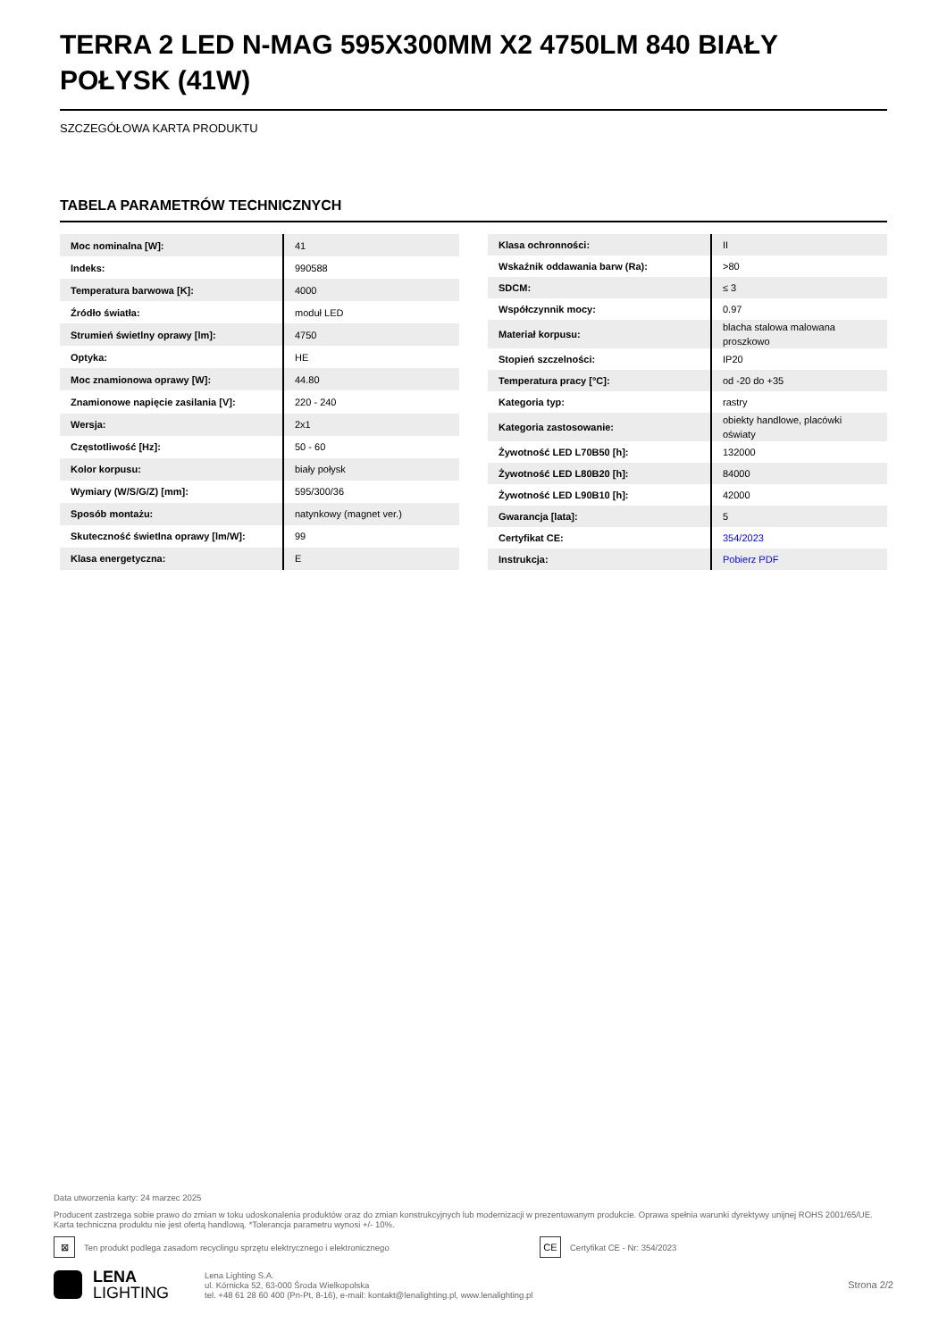TERRA 2 LED N-MAG 595X300MM X2 4750LM 840 BIAŁY POŁYSK (41W)
SZCZEGÓŁOWA KARTA PRODUKTU
TABELA PARAMETRÓW TECHNICZNYCH
| Moc nominalna [W]: | 41 |
| Indeks: | 990588 |
| Temperatura barwowa [K]: | 4000 |
| Źródło światła: | moduł LED |
| Strumień świetlny oprawy [lm]: | 4750 |
| Optyka: | HE |
| Moc znamionowa oprawy [W]: | 44.80 |
| Znamionowe napięcie zasilania [V]: | 220 - 240 |
| Wersja: | 2x1 |
| Częstotliwość [Hz]: | 50 - 60 |
| Kolor korpusu: | biały połysk |
| Wymiary (W/S/G/Z) [mm]: | 595/300/36 |
| Sposób montażu: | natynkowy (magnet ver.) |
| Skuteczność świetlna oprawy [lm/W]: | 99 |
| Klasa energetyczna: | E |
| Klasa ochronności: | II |
| Wskaźnik oddawania barw (Ra): | >80 |
| SDCM: | ≤ 3 |
| Współczynnik mocy: | 0.97 |
| Materiał korpusu: | blacha stalowa malowana proszkowo |
| Stopień szczelności: | IP20 |
| Temperatura pracy [°C]: | od -20 do +35 |
| Kategoria typ: | rastry |
| Kategoria zastosowanie: | obiekty handlowe, placówki oświaty |
| Żywotność LED L70B50 [h]: | 132000 |
| Żywotność LED L80B20 [h]: | 84000 |
| Żywotność LED L90B10 [h]: | 42000 |
| Gwarancja [lata]: | 5 |
| Certyfikat CE: | 354/2023 |
| Instrukcja: | Pobierz PDF |
Data utworzenia karty: 24 marzec 2025
Producent zastrzega sobie prawo do zmian w toku udoskonalenia produktów oraz do zmian konstrukcyjnych lub modernizacji w prezentowanym produkcie. Oprawa spełnia warunki dyrektywy unijnej ROHS 2001/65/UE. Karta techniczna produktu nie jest ofertą handlową. *Tolerancja parametru wynosi +/- 10%.
⊠ Ten produkt podlega zasadom recyclingu sprzętu elektrycznego i elektronicznego CE Certyfikat CE - Nr: 354/2023
LENA
LIGHTING
Lena Lighting S.A.
ul. Kórnicka 52, 63-000 Środa Wielkopolska
tel. +48 61 28 60 400 (Pn-Pt, 8-16), e-mail: kontakt@lenalighting.pl, www.lenalighting.pl
Strona 2/2